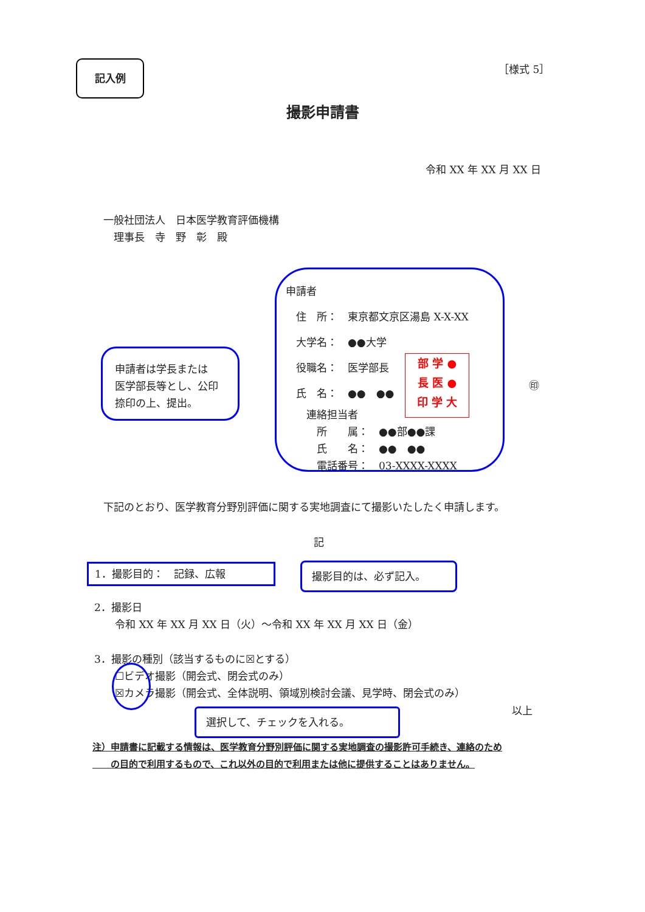記入例 ［様式 5］
撮影申請書
令和 XX 年 XX 月 XX 日
一般社団法人　日本医学教育評価機構
　理事長　寺　野　彰　殿
申請者
　住　所：　東京都文京区湯島 X-X-XX
　大学名：　●●大学
　役職名：　医学部長
　氏　名：　●●　●●
　　連絡担当者
　　　所　　属：　●●部●●課
　　　氏　　名：　●●　●●
　　　電話番号：　03-XXXX-XXXX
部 学 ●
長 医 ●
印 学 大
㊞
申請者は学長または
医学部長等とし、公印
捺印の上、提出。
下記のとおり、医学教育分野別評価に関する実地調査にて撮影いたしたく申請します。
記
1．撮影目的：　記録、広報 撮影目的は、必ず記入。
2．撮影日
　　令和 XX 年 XX 月 XX 日（火）～令和 XX 年 XX 月 XX 日（金）
3．撮影の種別（該当するものに☒とする）
　　☐ビデオ撮影（開会式、閉会式のみ）
　　☒カメラ撮影（開会式、全体説明、領域別検討会議、見学時、閉会式のみ）
以上
選択して、チェックを入れる。
注）申請書に記載する情報は、医学教育分野別評価に関する実地調査の撮影許可手続き、連絡のため
　　の目的で利用するもので、これ以外の目的で利用または他に提供することはありません。